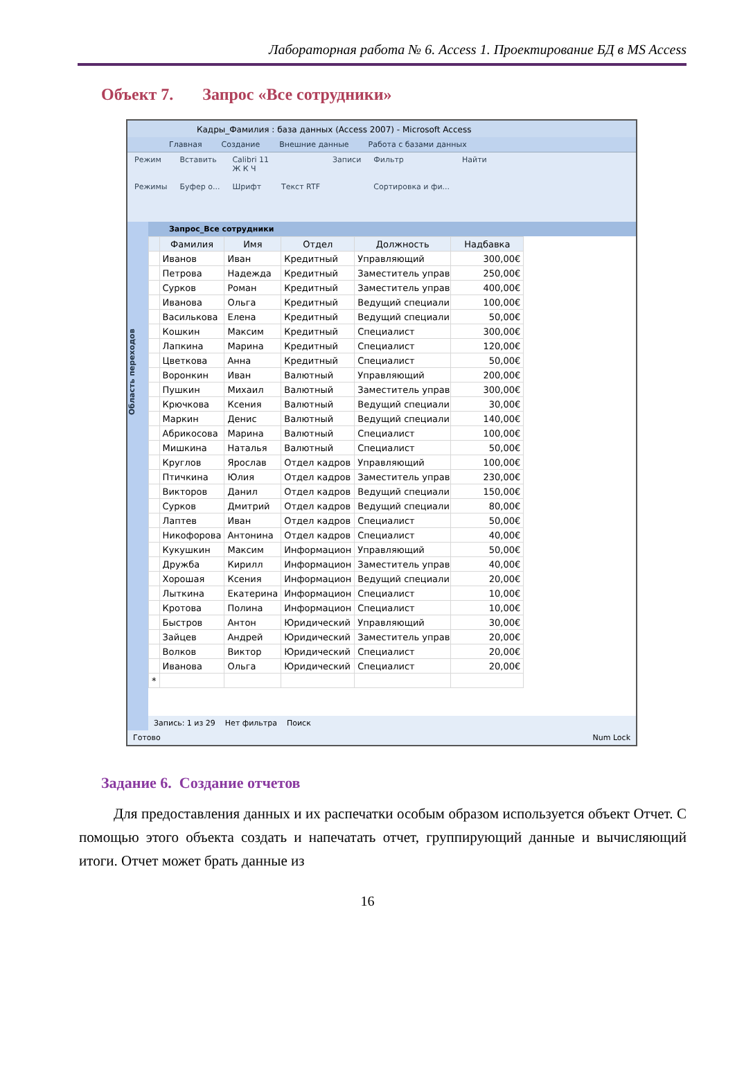Лабораторная работа № 6. Access 1. Проектирование БД в MS Access
Объект 7. Запрос «Все сотрудники»
Кадры_Фамилия : база данных (Access 2007) - Microsoft Access
Главная Создание Внешние данные Работа с базами данных
Режим
Режимы
Вставить
Буфер о...
Calibri 11
Ж К Ч
Шрифт
Текст RTF Записи Фильтр
Сортировка и фи...
Найти
Область переходов
Запрос_Все сотрудники
| | Фамилия | Имя | Отдел | Должность | Надбавка |
| --- | --- | --- | --- | --- | --- |
| | Иванов | Иван | Кредитный | Управляющий | 300,00€ |
| | Петрова | Надежда | Кредитный | Заместитель управ | 250,00€ |
| | Сурков | Роман | Кредитный | Заместитель управ | 400,00€ |
| | Иванова | Ольга | Кредитный | Ведущий специали | 100,00€ |
| | Василькова | Елена | Кредитный | Ведущий специали | 50,00€ |
| | Кошкин | Максим | Кредитный | Специалист | 300,00€ |
| | Лапкина | Марина | Кредитный | Специалист | 120,00€ |
| | Цветкова | Анна | Кредитный | Специалист | 50,00€ |
| | Воронкин | Иван | Валютный | Управляющий | 200,00€ |
| | Пушкин | Михаил | Валютный | Заместитель управ | 300,00€ |
| | Крючкова | Ксения | Валютный | Ведущий специали | 30,00€ |
| | Маркин | Денис | Валютный | Ведущий специали | 140,00€ |
| | Абрикосова | Марина | Валютный | Специалист | 100,00€ |
| | Мишкина | Наталья | Валютный | Специалист | 50,00€ |
| | Круглов | Ярослав | Отдел кадров | Управляющий | 100,00€ |
| | Птичкина | Юлия | Отдел кадров | Заместитель управ | 230,00€ |
| | Викторов | Данил | Отдел кадров | Ведущий специали | 150,00€ |
| | Сурков | Дмитрий | Отдел кадров | Ведущий специали | 80,00€ |
| | Лаптев | Иван | Отдел кадров | Специалист | 50,00€ |
| | Никофорова | Антонина | Отдел кадров | Специалист | 40,00€ |
| | Кукушкин | Максим | Информацион | Управляющий | 50,00€ |
| | Дружба | Кирилл | Информацион | Заместитель управ | 40,00€ |
| | Хорошая | Ксения | Информацион | Ведущий специали | 20,00€ |
| | Лыткина | Екатерина | Информацион | Специалист | 10,00€ |
| | Кротова | Полина | Информацион | Специалист | 10,00€ |
| | Быстров | Антон | Юридический | Управляющий | 30,00€ |
| | Зайцев | Андрей | Юридический | Заместитель управ | 20,00€ |
| | Волков | Виктор | Юридический | Специалист | 20,00€ |
| | Иванова | Ольга | Юридический | Специалист | 20,00€ |
| * | | | | | |
Запись: 1 из 29 Нет фильтра Поиск
Готово Num Lock
Задание 6. Создание отчетов
Для предоставления данных и их распечатки особым образом используется объект Отчет. С помощью этого объекта создать и напечатать отчет, группирующий данные и вычисляющий итоги. Отчет может брать данные из
16